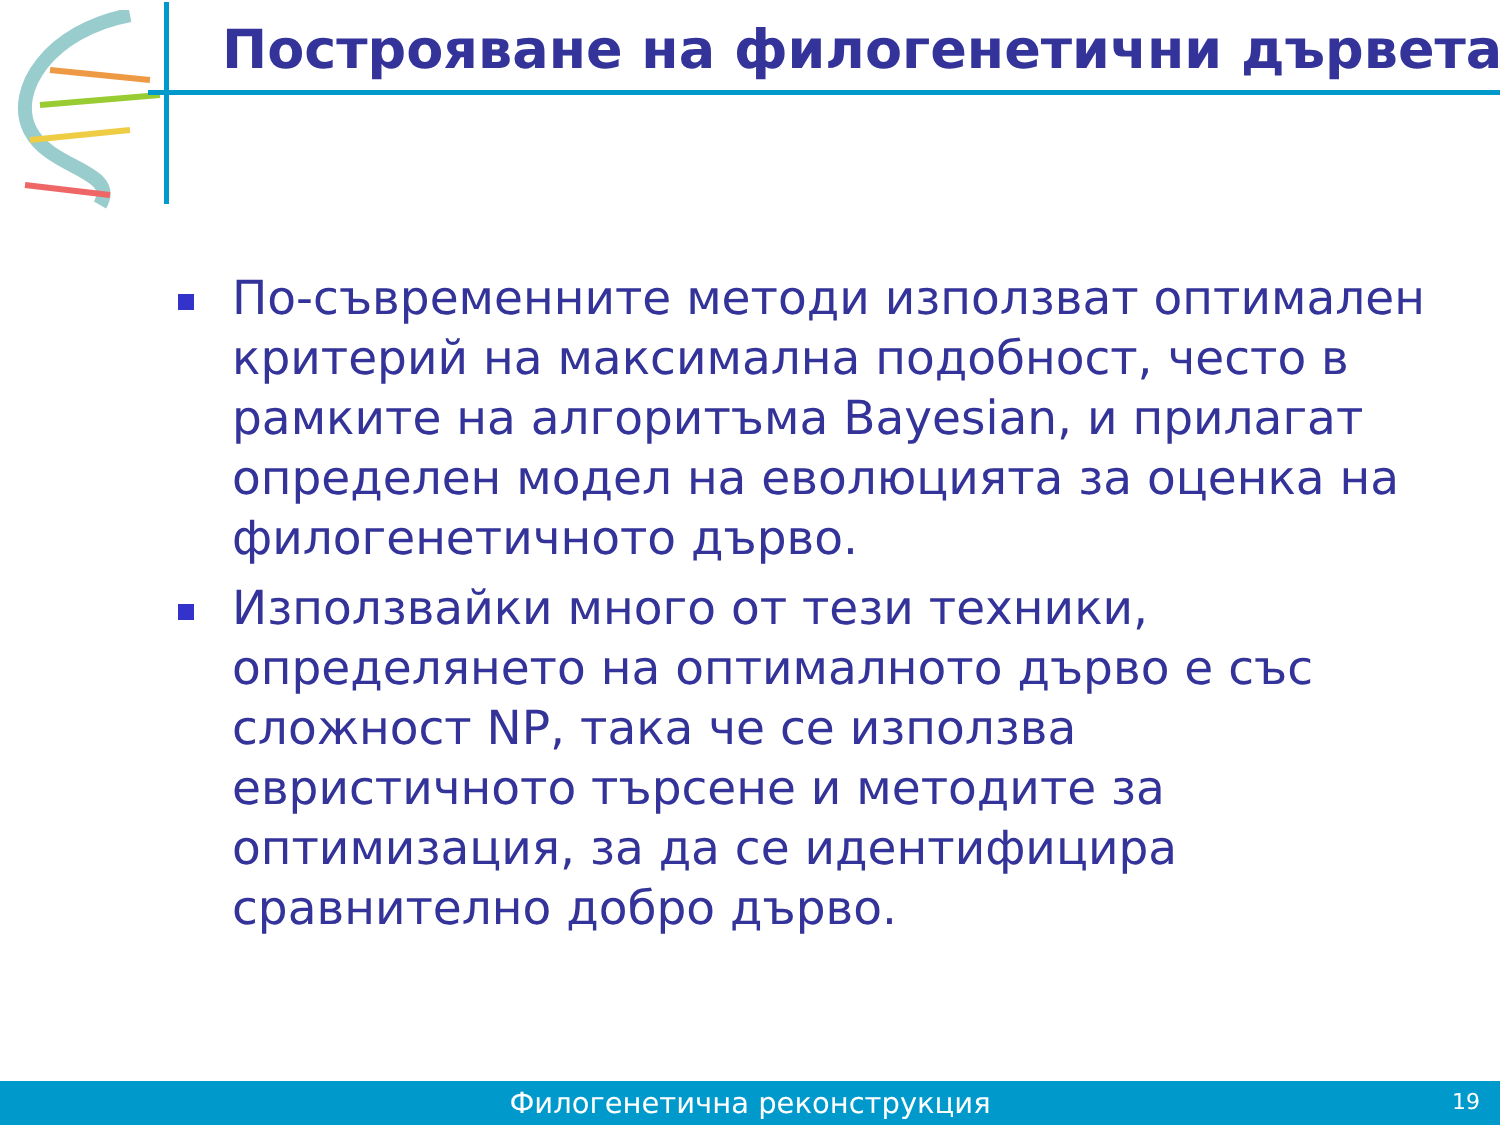Построяване на филогенетични дървета
По-съвременните методи използват оптимален критерий на максимална подобност, често в рамките на алгоритъма Bayesian, и прилагат определен модел на еволюцията за оценка на филогенетичното дърво.
Използвайки много от тези техники, определянето на оптималното дърво е със сложност NP, така че се използва евристичното търсене и методите за оптимизация, за да се идентифицира сравнително добро дърво.
Филогенетична реконструкция
19